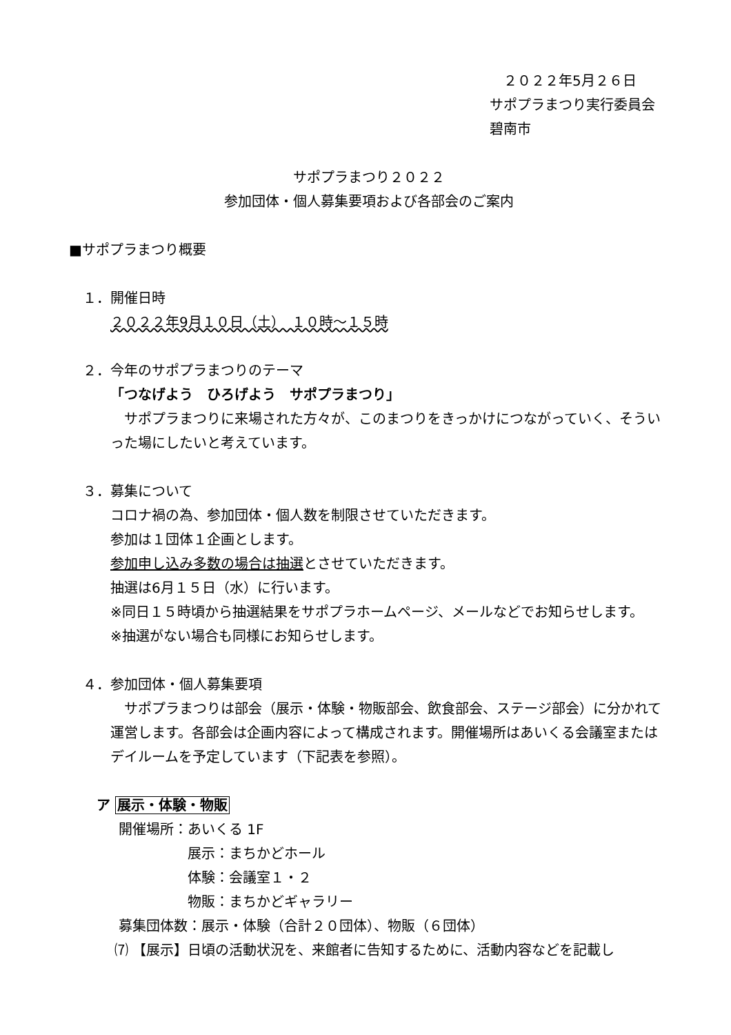２０２２年5月２６日
サポプラまつり実行委員会
碧南市
サポプラまつり２０２２
参加団体・個人募集要項および各部会のご案内
■サポプラまつり概要
１．開催日時
２０２２年9月１０日（土）　１０時～１５時
２．今年のサポプラまつりのテーマ
「つなげよう　ひろげよう　サポプラまつり」
　サポプラまつりに来場された方々が、このまつりをきっかけにつながっていく、そういった場にしたいと考えています。
３．募集について
コロナ禍の為、参加団体・個人数を制限させていただきます。
参加は１団体１企画とします。
参加申し込み多数の場合は抽選とさせていただきます。
抽選は6月１５日（水）に行います。
※同日１５時頃から抽選結果をサポプラホームページ、メールなどでお知らせします。
※抽選がない場合も同様にお知らせします。
４．参加団体・個人募集要項
　サポプラまつりは部会（展示・体験・物販部会、飲食部会、ステージ部会）に分かれて運営します。各部会は企画内容によって構成されます。開催場所はあいくる会議室またはデイルームを予定しています（下記表を参照）。
ア 展示・体験・物販
開催場所：あいくる 1F
展示：まちかどホール
体験：会議室１・２
物販：まちかどギャラリー
募集団体数：展示・体験（合計２０団体）、物販（６団体）
⑺ 【展示】日頃の活動状況を、来館者に告知するために、活動内容などを記載し